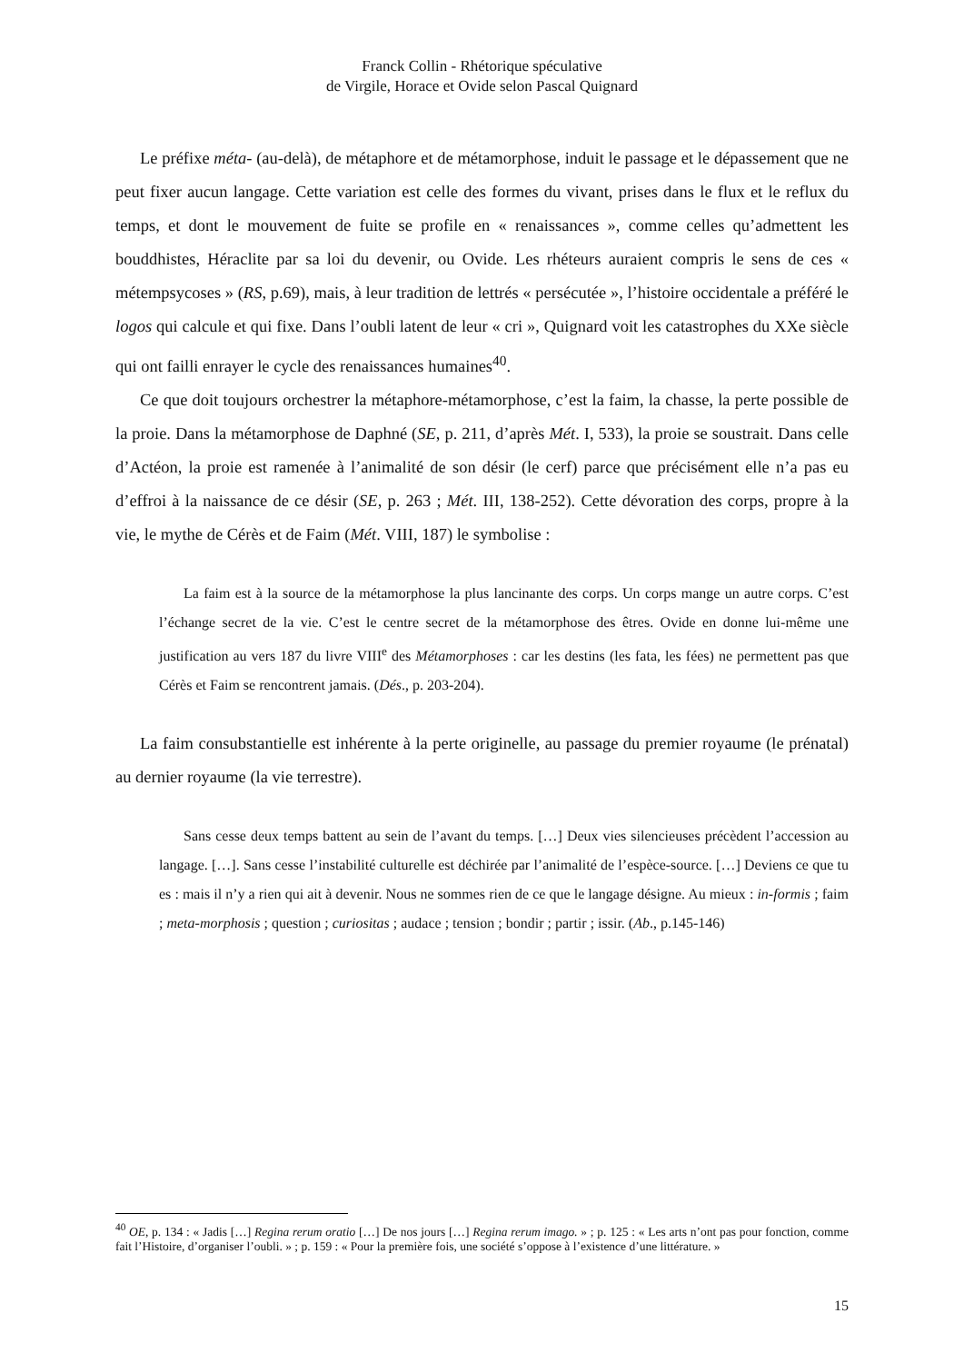Franck Collin - Rhétorique spéculative
de Virgile, Horace et Ovide selon Pascal Quignard
Le préfixe méta- (au-delà), de métaphore et de métamorphose, induit le passage et le dépassement que ne peut fixer aucun langage. Cette variation est celle des formes du vivant, prises dans le flux et le reflux du temps, et dont le mouvement de fuite se profile en « renaissances », comme celles qu’admettent les bouddhistes, Héraclite par sa loi du devenir, ou Ovide. Les rhéteurs auraient compris le sens de ces « métempsycoses » (RS, p.69), mais, à leur tradition de lettrés « persécutée », l’histoire occidentale a préféré le logos qui calcule et qui fixe. Dans l’oubli latent de leur « cri », Quignard voit les catastrophes du XXe siècle qui ont failli enrayer le cycle des renaissances humaines<sup>40</sup>.
Ce que doit toujours orchestrer la métaphore-métamorphose, c’est la faim, la chasse, la perte possible de la proie. Dans la métamorphose de Daphné (SE, p. 211, d’après Mét. I, 533), la proie se soustrait. Dans celle d’Actéon, la proie est ramenée à l’animalité de son désir (le cerf) parce que précisément elle n’a pas eu d’effroi à la naissance de ce désir (SE, p. 263 ; Mét. III, 138-252). Cette dévoration des corps, propre à la vie, le mythe de Cérès et de Faim (Mét. VIII, 187) le symbolise :
La faim est à la source de la métamorphose la plus lancinante des corps. Un corps mange un autre corps. C’est l’échange secret de la vie. C’est le centre secret de la métamorphose des êtres. Ovide en donne lui-même une justification au vers 187 du livre VIII<sup>e</sup> des Métamorphoses : car les destins (les fata, les fées) ne permettent pas que Cérès et Faim se rencontrent jamais. (Dés., p. 203-204).
La faim consubstantielle est inhérente à la perte originelle, au passage du premier royaume (le prénatal) au dernier royaume (la vie terrestre).
Sans cesse deux temps battent au sein de l’avant du temps. […] Deux vies silencieuses précèdent l’accession au langage. […]. Sans cesse l’instabilité culturelle est déchirée par l’animalité de l’espèce-source. […] Deviens ce que tu es : mais il n’y a rien qui ait à devenir. Nous ne sommes rien de ce que le langage désigne. Au mieux : in-formis ; faim ; meta-morphosis ; question ; curiositas ; audace ; tension ; bondir ; partir ; issir. (Ab., p.145-146)
<sup>40</sup> OE, p. 134 : « Jadis […] Regina rerum oratio […] De nos jours […] Regina rerum imago. » ; p. 125 : « Les arts n’ont pas pour fonction, comme fait l’Histoire, d’organiser l’oubli. » ; p. 159 : « Pour la première fois, une société s’oppose à l’existence d’une littérature. »
15